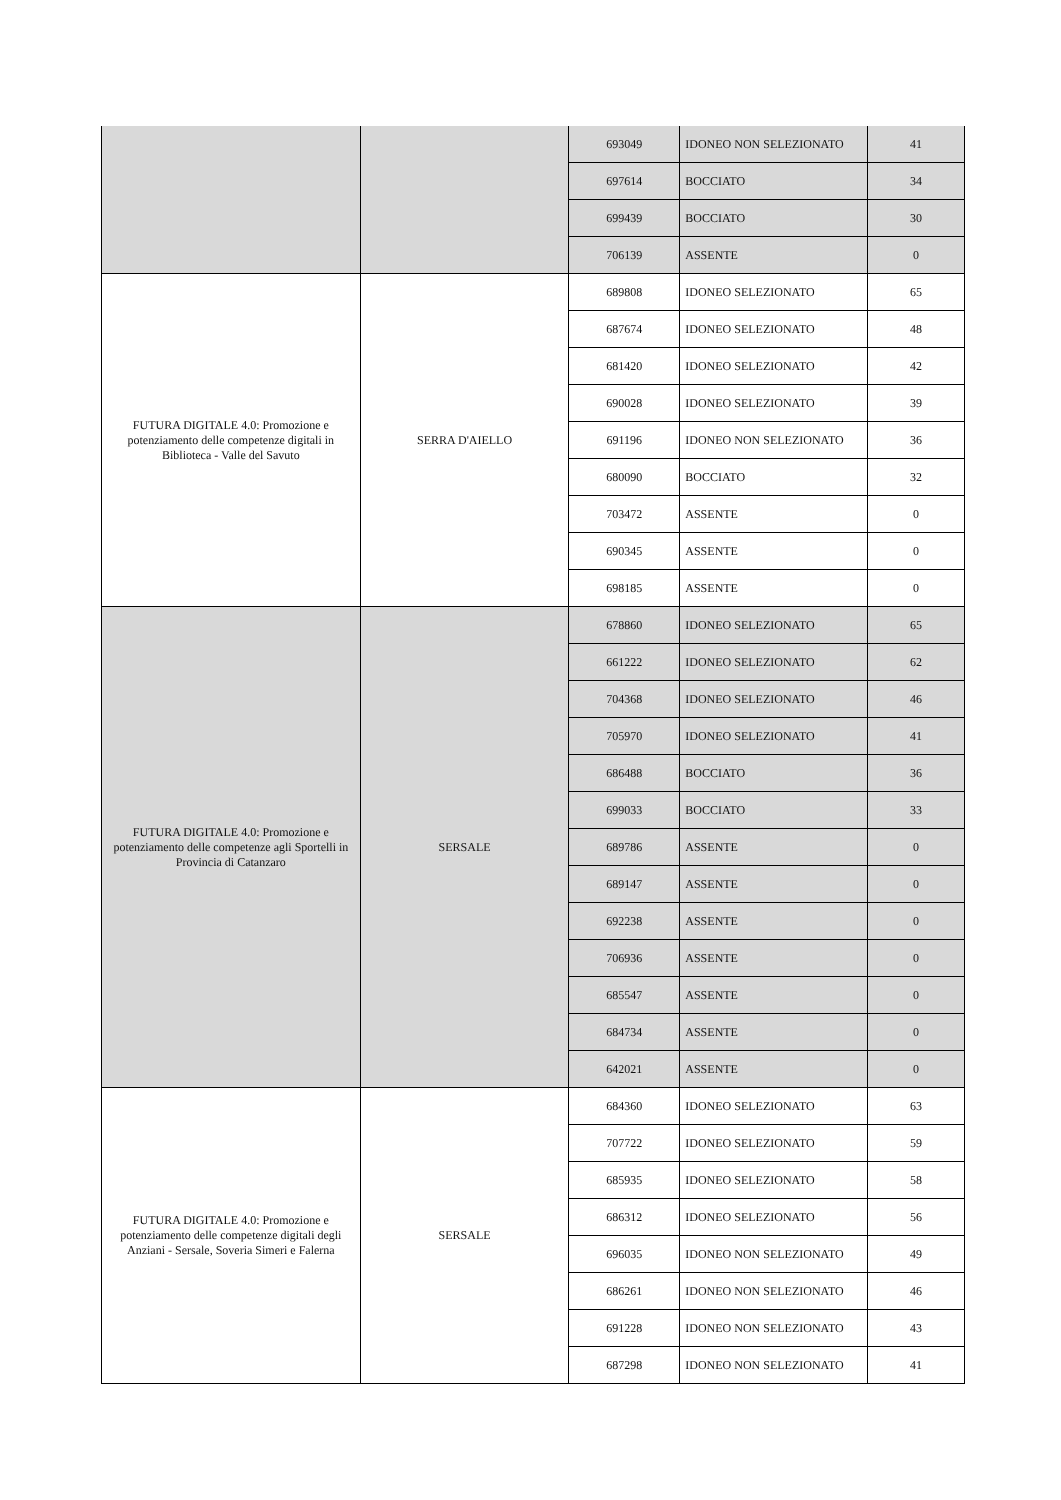| | | 693049 | IDONEO NON SELEZIONATO | 41 |
| | | 697614 | BOCCIATO | 34 |
| | | 699439 | BOCCIATO | 30 |
| | | 706139 | ASSENTE | 0 |
| FUTURA DIGITALE 4.0: Promozione e potenziamento delle competenze digitali in Biblioteca - Valle del Savuto | SERRA D'AIELLO | 689808 | IDONEO SELEZIONATO | 65 |
| | | 687674 | IDONEO SELEZIONATO | 48 |
| | | 681420 | IDONEO SELEZIONATO | 42 |
| | | 690028 | IDONEO SELEZIONATO | 39 |
| | | 691196 | IDONEO NON SELEZIONATO | 36 |
| | | 680090 | BOCCIATO | 32 |
| | | 703472 | ASSENTE | 0 |
| | | 690345 | ASSENTE | 0 |
| | | 698185 | ASSENTE | 0 |
| FUTURA DIGITALE 4.0: Promozione e potenziamento delle competenze agli Sportelli in Provincia di Catanzaro | SERSALE | 678860 | IDONEO SELEZIONATO | 65 |
| | | 661222 | IDONEO SELEZIONATO | 62 |
| | | 704368 | IDONEO SELEZIONATO | 46 |
| | | 705970 | IDONEO SELEZIONATO | 41 |
| | | 686488 | BOCCIATO | 36 |
| | | 699033 | BOCCIATO | 33 |
| | | 689786 | ASSENTE | 0 |
| | | 689147 | ASSENTE | 0 |
| | | 692238 | ASSENTE | 0 |
| | | 706936 | ASSENTE | 0 |
| | | 685547 | ASSENTE | 0 |
| | | 684734 | ASSENTE | 0 |
| | | 642021 | ASSENTE | 0 |
| FUTURA DIGITALE 4.0: Promozione e potenziamento delle competenze digitali degli Anziani - Sersale, Soveria Simeri e Falerna | SERSALE | 684360 | IDONEO SELEZIONATO | 63 |
| | | 707722 | IDONEO SELEZIONATO | 59 |
| | | 685935 | IDONEO SELEZIONATO | 58 |
| | | 686312 | IDONEO SELEZIONATO | 56 |
| | | 696035 | IDONEO NON SELEZIONATO | 49 |
| | | 686261 | IDONEO NON SELEZIONATO | 46 |
| | | 691228 | IDONEO NON SELEZIONATO | 43 |
| | | 687298 | IDONEO NON SELEZIONATO | 41 |